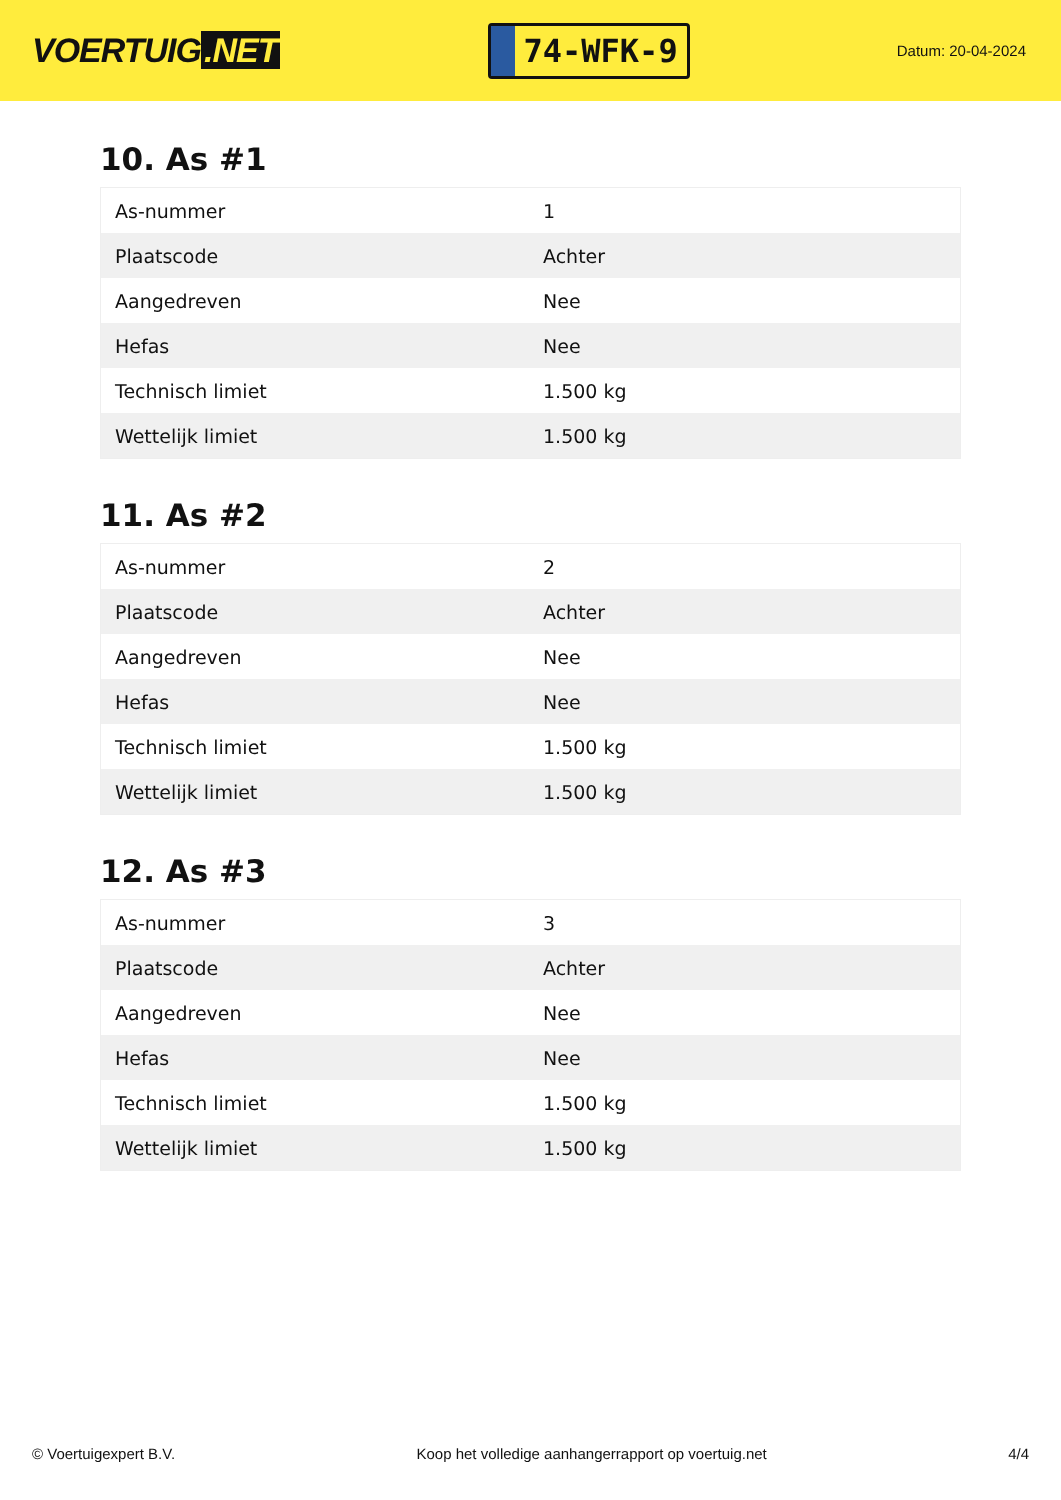VOERTUIG.NET
74-WFK-9
Datum: 20-04-2024
10. As #1
| As-nummer | 1 |
| Plaatscode | Achter |
| Aangedreven | Nee |
| Hefas | Nee |
| Technisch limiet | 1.500 kg |
| Wettelijk limiet | 1.500 kg |
11. As #2
| As-nummer | 2 |
| Plaatscode | Achter |
| Aangedreven | Nee |
| Hefas | Nee |
| Technisch limiet | 1.500 kg |
| Wettelijk limiet | 1.500 kg |
12. As #3
| As-nummer | 3 |
| Plaatscode | Achter |
| Aangedreven | Nee |
| Hefas | Nee |
| Technisch limiet | 1.500 kg |
| Wettelijk limiet | 1.500 kg |
© Voertuigexpert B.V. Koop het volledige aanhangerrapport op voertuig.net 4/4